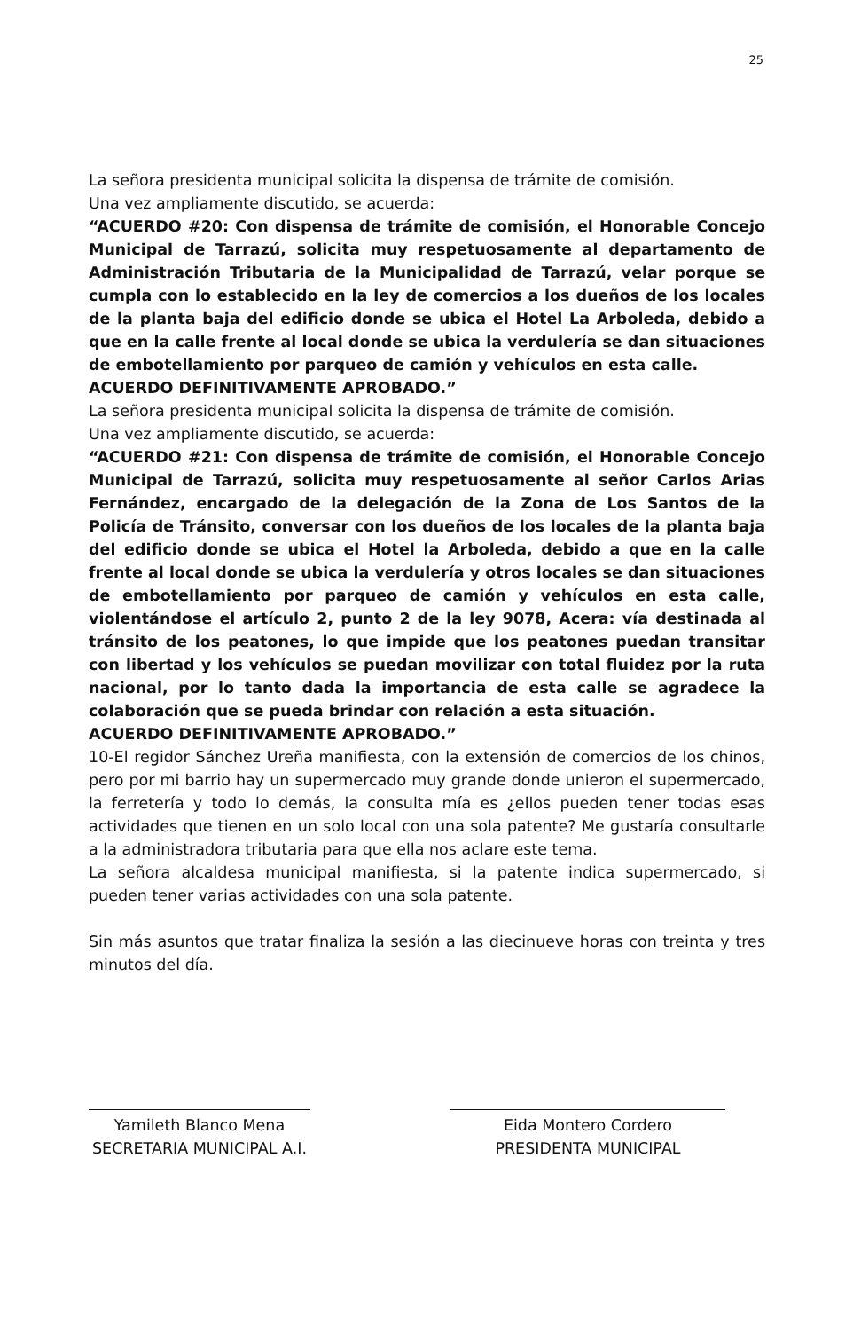25
La señora presidenta municipal solicita la dispensa de trámite de comisión.
Una vez ampliamente discutido, se acuerda:
“ACUERDO #20: Con dispensa de trámite de comisión, el Honorable Concejo Municipal de Tarrazú, solicita muy respetuosamente al departamento de Administración Tributaria de la Municipalidad de Tarrazú, velar porque se cumpla con lo establecido en la ley de comercios a los dueños de los locales de la planta baja del edificio donde se ubica el Hotel La Arboleda, debido a que en la calle frente al local donde se ubica la verdulería se dan situaciones de embotellamiento por parqueo de camión y vehículos en esta calle.
ACUERDO DEFINITIVAMENTE APROBADO.”
La señora presidenta municipal solicita la dispensa de trámite de comisión.
Una vez ampliamente discutido, se acuerda:
“ACUERDO #21: Con dispensa de trámite de comisión, el Honorable Concejo Municipal de Tarrazú, solicita muy respetuosamente al señor Carlos Arias Fernández, encargado de la delegación de la Zona de Los Santos de la Policía de Tránsito, conversar con los dueños de los locales de la planta baja del edificio donde se ubica el Hotel la Arboleda, debido a que en la calle frente al local donde se ubica la verdulería y otros locales se dan situaciones de embotellamiento por parqueo de camión y vehículos en esta calle, violentándose el artículo 2, punto 2 de la ley 9078, Acera: vía destinada al tránsito de los peatones, lo que impide que los peatones puedan transitar con libertad y los vehículos se puedan movilizar con total fluidez por la ruta nacional, por lo tanto dada la importancia de esta calle se agradece la colaboración que se pueda brindar con relación a esta situación.
ACUERDO DEFINITIVAMENTE APROBADO.”
10-El regidor Sánchez Ureña manifiesta, con la extensión de comercios de los chinos, pero por mi barrio hay un supermercado muy grande donde unieron el supermercado, la ferretería y todo lo demás, la consulta mía es ¿ellos pueden tener todas esas actividades que tienen en un solo local con una sola patente? Me gustaría consultarle a la administradora tributaria para que ella nos aclare este tema.
La señora alcaldesa municipal manifiesta, si la patente indica supermercado, si pueden tener varias actividades con una sola patente.
Sin más asuntos que tratar finaliza la sesión a las diecinueve horas con treinta y tres minutos del día.
Yamileth Blanco Mena
SECRETARIA MUNICIPAL A.I.
Eida Montero Cordero
PRESIDENTA MUNICIPAL